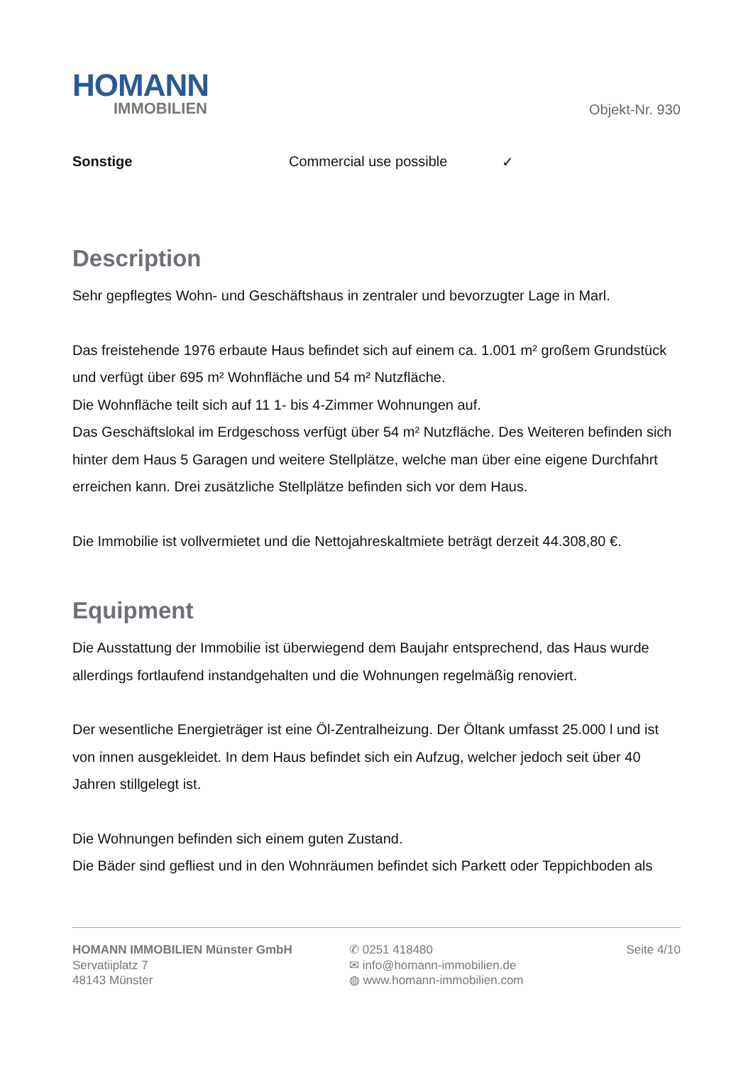HOMANN
IMMOBILIEN
Objekt-Nr. 930
Sonstige Commercial use possible ✓
Description
Sehr gepflegtes Wohn- und Geschäftshaus in zentraler und bevorzugter Lage in Marl.
Das freistehende 1976 erbaute Haus befindet sich auf einem ca. 1.001 m² großem Grundstück und verfügt über 695 m² Wohnfläche und 54 m² Nutzfläche.
Die Wohnfläche teilt sich auf 11 1- bis 4-Zimmer Wohnungen auf.
Das Geschäftslokal im Erdgeschoss verfügt über 54 m² Nutzfläche. Des Weiteren befinden sich hinter dem Haus 5 Garagen und weitere Stellplätze, welche man über eine eigene Durchfahrt erreichen kann. Drei zusätzliche Stellplätze befinden sich vor dem Haus.
Die Immobilie ist vollvermietet und die Nettojahreskaltmiete beträgt derzeit 44.308,80 €.
Equipment
Die Ausstattung der Immobilie ist überwiegend dem Baujahr entsprechend, das Haus wurde allerdings fortlaufend instandgehalten und die Wohnungen regelmäßig renoviert.
Der wesentliche Energieträger ist eine Öl-Zentralheizung. Der Öltank umfasst 25.000 l und ist von innen ausgekleidet. In dem Haus befindet sich ein Aufzug, welcher jedoch seit über 40 Jahren stillgelegt ist.
Die Wohnungen befinden sich einem guten Zustand.
Die Bäder sind gefliest und in den Wohnräumen befindet sich Parkett oder Teppichboden als
HOMANN IMMOBILIEN Münster GmbH
Servatiiplatz 7
48143 Münster
✆ 0251 418480
✉ info@homann-immobilien.de
◍ www.homann-immobilien.com
Seite 4/10